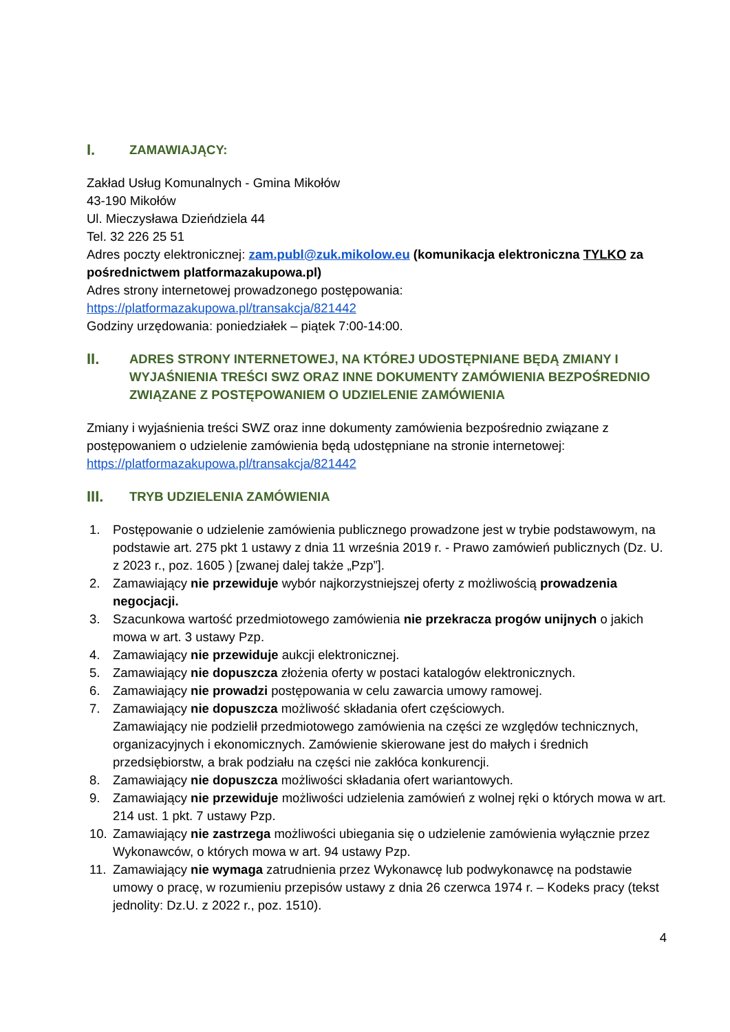I. ZAMAWIAJĄCY:
Zakład Usług Komunalnych - Gmina Mikołów
43-190 Mikołów
Ul. Mieczysława Dzieńdziela 44
Tel. 32 226 25 51
Adres poczty elektronicznej: zam.publ@zuk.mikolow.eu (komunikacja elektroniczna TYLKO za pośrednictwem platformazakupowa.pl)
Adres strony internetowej prowadzonego postępowania:
https://platformazakupowa.pl/transakcja/821442
Godziny urzędowania: poniedziałek – piątek 7:00-14:00.
II. ADRES STRONY INTERNETOWEJ, NA KTÓREJ UDOSTĘPNIANE BĘDĄ ZMIANY I WYJAŚNIENIA TREŚCI SWZ ORAZ INNE DOKUMENTY ZAMÓWIENIA BEZPOŚREDNIO ZWIĄZANE Z POSTĘPOWANIEM O UDZIELENIE ZAMÓWIENIA
Zmiany i wyjaśnienia treści SWZ oraz inne dokumenty zamówienia bezpośrednio związane z postępowaniem o udzielenie zamówienia będą udostępniane na stronie internetowej: https://platformazakupowa.pl/transakcja/821442
III. TRYB UDZIELENIA ZAMÓWIENIA
1. Postępowanie o udzielenie zamówienia publicznego prowadzone jest w trybie podstawowym, na podstawie art. 275 pkt 1 ustawy z dnia 11 września 2019 r. - Prawo zamówień publicznych (Dz. U. z 2023 r., poz. 1605 ) [zwanej dalej także „Pzp”].
2. Zamawiający nie przewiduje wybór najkorzystniejszej oferty z możliwością prowadzenia negocjacji.
3. Szacunkowa wartość przedmiotowego zamówienia nie przekracza progów unijnych o jakich mowa w art. 3 ustawy Pzp.
4. Zamawiający nie przewiduje aukcji elektronicznej.
5. Zamawiający nie dopuszcza złożenia oferty w postaci katalogów elektronicznych.
6. Zamawiający nie prowadzi postępowania w celu zawarcia umowy ramowej.
7. Zamawiający nie dopuszcza możliwość składania ofert częściowych.
Zamawiający nie podzielił przedmiotowego zamówienia na części ze względów technicznych, organizacyjnych i ekonomicznych. Zamówienie skierowane jest do małych i średnich przedsiębiorstw, a brak podziału na części nie zakłóca konkurencji.
8. Zamawiający nie dopuszcza możliwości składania ofert wariantowych.
9. Zamawiający nie przewiduje możliwości udzielenia zamówień z wolnej ręki o których mowa w art. 214 ust. 1 pkt. 7 ustawy Pzp.
10. Zamawiający nie zastrzega możliwości ubiegania się o udzielenie zamówienia wyłącznie przez Wykonawców, o których mowa w art. 94 ustawy Pzp.
11. Zamawiający nie wymaga zatrudnienia przez Wykonawcę lub podwykonawcę na podstawie umowy o pracę, w rozumieniu przepisów ustawy z dnia 26 czerwca 1974 r. – Kodeks pracy (tekst jednolity: Dz.U. z 2022 r., poz. 1510).
4